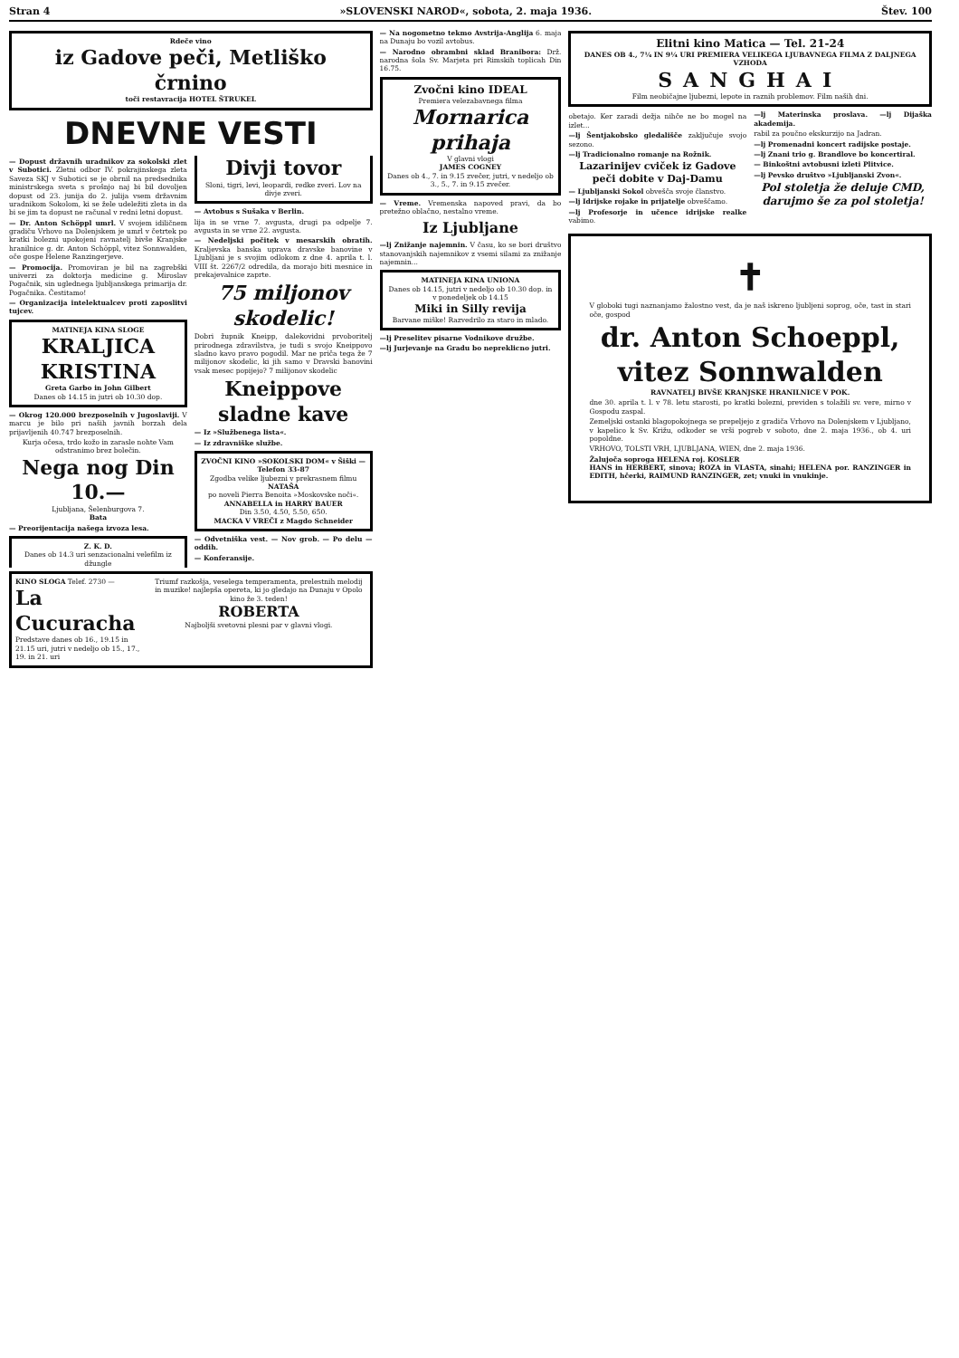Stran 4 »SLOVENSKI NAROD«, sobota, 2. maja 1936. Štev. 100
Rdeče vino
iz Gadove peči, Metliško črnino
toči restavracija HOTEL ŠTRUKEL
DNEVNE VESTI
— Dopust državnih uradnikov za sokolski zlet v Subotici. Zletni odbor IV. pokrajinskega zleta Saveza SKJ v Subotici se je obrnil na predsednika ministrskega sveta s prošnjo naj bi bil dovoljen dopust od 23. junija do 2. julija vsem državnim uradnikom Sokolom, ki se žele udeležiti zleta in da bi se jim ta dopust ne računal v redni letni dopust.
— Dr. Anton Schöppl umrl. V svojem idiličnem gradiču Vrhovo na Dolenjskem je umrl v četrtek po kratki bolezni upokojeni ravnatelj bivše Kranjske hranilnice g. dr. Anton Schöppl, vitez Sonnwalden, oče gospe Helene Ranzingerjeve.
— Promocija. Promoviran je bil na zagrebški univerzi za doktorja medicine g. Miroslav Pogačnik, sin uglednega ljubljanskega primarija dr. Pogačnika. Čestitamo!
— Organizacija intelektualcev proti zaposlitvi tujcev.
MATINEJA KINA SLOGE
KRALJICA KRISTINA
Greta Garbo in John Gilbert
Danes ob 14.15 in jutri ob 10.30 dop.
— Okrog 120.000 brezposelnih v Jugoslaviji. V marcu je bilo pri naših javnih borzah dela prijavljenih 40.747 brezposelnih.
Kurja očesa, trdo kožo in zarasle nohte Vam odstranimo brez bolečin.
Nega nog Din 10.—
Ljubljana, Šelenburgova 7.
Bata
— Preorijentacija našega izvoza lesa.
Z. K. D.
Danes ob 14.3 uri senzacionalni velefilm iz džungle
Divji tovor
Sloni, tigri, levi, leopardi, redke zveri. Lov na divje zveri.
— Avtobus s Sušaka v Berlin.
lija in se vrne 7. avgusta, drugi pa odpelje 7. avgusta in se vrne 22. avgusta.
— Nedeljski počitek v mesarskih obratih. Kraljevska banska uprava dravske banovine v Ljubljani je s svojim odlokom z dne 4. aprila t. l. VIII št. 2267/2 odredila, da morajo biti mesnice in prekajevalnice zaprte.
75 miljonov skodelic!
Dobri župnik Kneipp, dalekovidni prvoboritelj prirodnega zdravilstva, je tudi s svojo Kneippovo sladno kavo pravo pogodil. Mar ne priča tega že 7 milijonov skodelic, ki jih samo v Dravski banovini vsak mesec popijejo? 7 milijonov skodelic
Kneippove sladne kave
— Iz »Službenega lista«.
— Iz zdravniške službe.
ZVOČNI KINO »SOKOLSKI DOM« v Šiški — Telefon 33-87
Zgodba velike ljubezni v prekrasnem filmu
NATAŠA
po noveli Pierra Benoita »Moskovske noči«.
ANNABELLA in HARRY BAUER
Din 3.50, 4.50, 5.50, 650.
MACKA V VREČI z Magdo Schneider
— Odvetniška vest. — Nov grob. — Po delu — oddih.
— Konferansije.
KINO SLOGA Telef. 2730 —
La Cucuracha
Predstave danes ob 16., 19.15 in 21.15 uri, jutri v nedeljo ob 15., 17., 19. in 21. uri
Triumf razkošja, veselega temperamenta, prelestnih melodij in muzike! najlepša opereta, ki jo gledajo na Dunaju v Opolo kino že 3. teden!
ROBERTA
Najboljši svetovni plesni par v glavni vlogi.
— Na nogometno tekmo Avstrija-Anglija 6. maja na Dunaju bo vozil avtobus.
— Narodno obrambni sklad Branibora: Drž. narodna šola Sv. Marjeta pri Rimskih toplicah Din 16.75.
Zvočni kino IDEAL
Premiera velezabavnega filma
Mornarica prihaja
V glavni vlogi
JAMES COGNEY
Danes ob 4., 7. in 9.15 zvečer, jutri, v nedeljo ob 3., 5., 7. in 9.15 zvečer.
— Vreme. Vremenska napoved pravi, da bo pretežno oblačno, nestalno vreme.
Iz Ljubljane
—lj Znižanje najemnin. V času, ko se bori društvo stanovanjskih najemnikov z vsemi silami za znižanje najemnin...
MATINEJA KINA UNIONA
Danes ob 14.15, jutri v nedeljo ob 10.30 dop. in v ponedeljek ob 14.15
Miki in Silly revija
Barvane miške! Razvedrilo za staro in mlado.
—lj Preselitev pisarne Vodnikove družbe.
—lj Jurjevanje na Gradu bo nepreklicno jutri.
Elitni kino Matica — Tel. 21-24
DANES OB 4., 7¼ IN 9¼ URI PREMIERA VELIKEGA LJUBAVNEGA FILMA Z DALJNEGA VZHODA
SANGHAI
Film neobičajne ljubezni, lepote in raznih problemov. Film naših dni.
obetajo. Ker zaradi dežja nihče ne bo mogel na izlet...
—lj Šentjakobsko gledališče zaključuje svojo sezono.
—lj Tradicionalno romanje na Rožnik.
Lazarinijev cviček iz Gadove peči dobite v Daj-Damu
— Ljubljanski Sokol obvešča svoje članstvo.
—lj Idrijske rojake in prijatelje obveščamo.
—lj Profesorje in učence idrijske realke vabimo.
—lj Materinska proslava. —lj Dijaška akademija.
rabil za poučno ekskurzijo na Jadran.
—lj Promenadni koncert radijske postaje.
—lj Znani trio g. Brandlove bo koncertiral.
— Binkoštni avtobusni izleti Plitvice.
—lj Pevsko društvo »Ljubljanski Zvon«.
Pol stoletja že deluje CMD, darujmo še za pol stoletja!
✝
V globoki tugi naznanjamo žalostno vest, da je naš iskreno ljubljeni soprog, oče, tast in stari oče, gospod
dr. Anton Schoeppl, vitez Sonnwalden
RAVNATELJ BIVŠE KRANJSKE HRANILNICE V POK.
dne 30. aprila t. l. v 78. letu starosti, po kratki bolezni, previden s tolažili sv. vere, mirno v Gospodu zaspal.
Zemeljski ostanki blagopokojnega se prepeljejo z gradiča Vrhovo na Dolenjskem v Ljubljano, v kapelico k Sv. Križu, odkoder se vrši pogreb v soboto, dne 2. maja 1936., ob 4. uri popoldne.
VRHOVO, TOLSTI VRH, LJUBLJANA, WIEN, dne 2. maja 1936.
Žalujoča soproga HELENA roj. KOSLER
HANS in HERBERT, sinova; ROZA in VLASTA, sinahi; HELENA por. RANZINGER in EDITH, hčerki, RAIMUND RANZINGER, zet; vnuki in vnukinje.